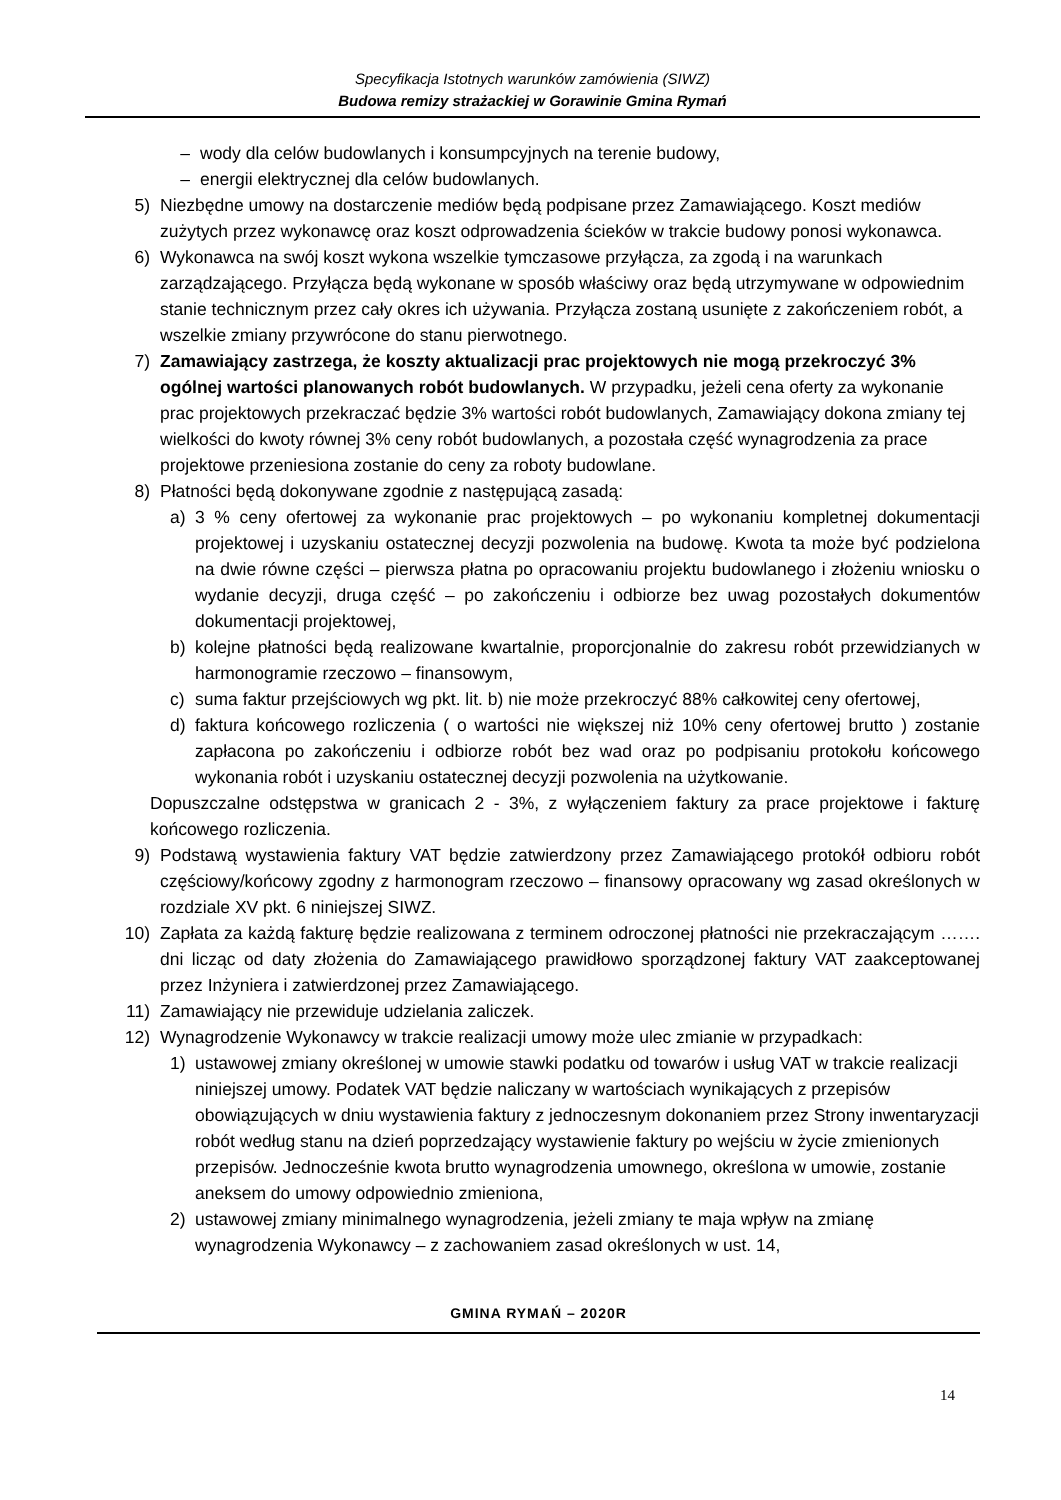Specyfikacja Istotnych warunków zamówienia (SIWZ)
Budowa remizy strażackiej w Gorawinie Gmina Rymań
– wody dla celów budowlanych i konsumpcyjnych na terenie budowy,
– energii elektrycznej dla celów budowlanych.
5) Niezbędne umowy na dostarczenie mediów będą podpisane przez Zamawiającego. Koszt mediów zużytych przez wykonawcę oraz koszt odprowadzenia ścieków w trakcie budowy ponosi wykonawca.
6) Wykonawca na swój koszt wykona wszelkie tymczasowe przyłącza, za zgodą i na warunkach zarządzającego. Przyłącza będą wykonane w sposób właściwy oraz będą utrzymywane w odpowiednim stanie technicznym przez cały okres ich używania. Przyłącza zostaną usunięte z zakończeniem robót, a wszelkie zmiany przywrócone do stanu pierwotnego.
7) Zamawiający zastrzega, że koszty aktualizacji prac projektowych nie mogą przekroczyć 3% ogólnej wartości planowanych robót budowlanych. W przypadku, jeżeli cena oferty za wykonanie prac projektowych przekraczać będzie 3% wartości robót budowlanych, Zamawiający dokona zmiany tej wielkości do kwoty równej 3% ceny robót budowlanych, a pozostała część wynagrodzenia za prace projektowe przeniesiona zostanie do ceny za roboty budowlane.
8) Płatności będą dokonywane zgodnie z następującą zasadą:
a) 3 % ceny ofertowej za wykonanie prac projektowych – po wykonaniu kompletnej dokumentacji projektowej i uzyskaniu ostatecznej decyzji pozwolenia na budowę. Kwota ta może być podzielona na dwie równe części – pierwsza płatna po opracowaniu projektu budowlanego i złożeniu wniosku o wydanie decyzji, druga część – po zakończeniu i odbiorze bez uwag pozostałych dokumentów dokumentacji projektowej,
b) kolejne płatności będą realizowane kwartalnie, proporcjonalnie do zakresu robót przewidzianych w harmonogramie rzeczowo – finansowym,
c) suma faktur przejściowych wg pkt. lit. b) nie może przekroczyć 88% całkowitej ceny ofertowej,
d) faktura końcowego rozliczenia ( o wartości nie większej niż 10% ceny ofertowej brutto ) zostanie zapłacona po zakończeniu i odbiorze robót bez wad oraz po podpisaniu protokołu końcowego wykonania robót i uzyskaniu ostatecznej decyzji pozwolenia na użytkowanie.
Dopuszczalne odstępstwa w granicach 2 - 3%, z wyłączeniem faktury za prace projektowe i fakturę końcowego rozliczenia.
9) Podstawą wystawienia faktury VAT będzie zatwierdzony przez Zamawiającego protokół odbioru robót częściowy/końcowy zgodny z harmonogram rzeczowo – finansowy opracowany wg zasad określonych w rozdziale XV pkt. 6 niniejszej SIWZ.
10) Zapłata za każdą fakturę będzie realizowana z terminem odroczonej płatności nie przekraczającym ……. dni licząc od daty złożenia do Zamawiającego prawidłowo sporządzonej faktury VAT zaakceptowanej przez Inżyniera i zatwierdzonej przez Zamawiającego.
11) Zamawiający nie przewiduje udzielania zaliczek.
12) Wynagrodzenie Wykonawcy w trakcie realizacji umowy może ulec zmianie w przypadkach:
1) ustawowej zmiany określonej w umowie stawki podatku od towarów i usług VAT w trakcie realizacji niniejszej umowy. Podatek VAT będzie naliczany w wartościach wynikających z przepisów obowiązujących w dniu wystawienia faktury z jednoczesnym dokonaniem przez Strony inwentaryzacji robót według stanu na dzień poprzedzający wystawienie faktury po wejściu w życie zmienionych przepisów. Jednocześnie kwota brutto wynagrodzenia umownego, określona w umowie, zostanie aneksem do umowy odpowiednio zmieniona,
2) ustawowej zmiany minimalnego wynagrodzenia, jeżeli zmiany te maja wpływ na zmianę wynagrodzenia Wykonawcy – z zachowaniem zasad określonych w ust. 14,
GMINA RYMAŃ – 2020R
14